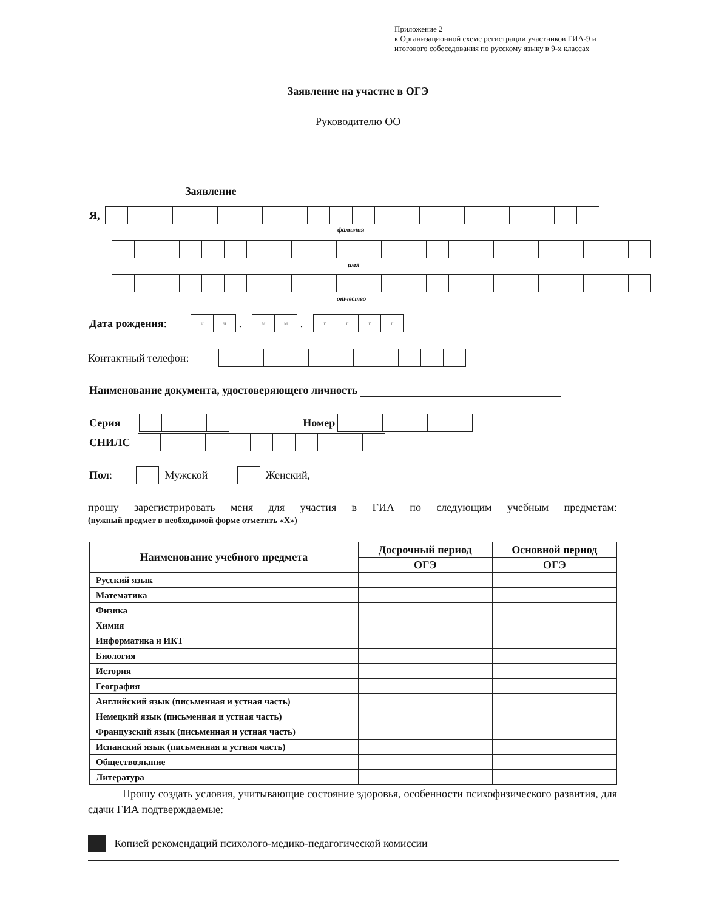Приложение 2
к Организационной схеме регистрации участников ГИА-9 и итогового собеседования по русскому языку в 9-х классах
Заявление на участие в ОГЭ
Руководителю ОО
Заявление
Я,
фамилия
имя
отчество
Дата рождения:
чч
.
мм
.
гггг
Контактный телефон:
Наименование документа, удостоверяющего личность
Серия Номер
СНИЛС
Пол:
Мужской
Женский,
прошу зарегистрировать меня для участия в ГИА по следующим учебным предметам:
(нужный предмет в необходимой форме отметить «X»)
| Наименование учебного предмета | Досрочный период | Основной период |
| --- | --- | --- |
| | ОГЭ | ОГЭ |
| Русский язык | | |
| Математика | | |
| Физика | | |
| Химия | | |
| Информатика и ИКТ | | |
| Биология | | |
| История | | |
| География | | |
| Английский язык (письменная и устная часть) | | |
| Немецкий язык (письменная и устная часть) | | |
| Французский язык (письменная и устная часть) | | |
| Испанский язык (письменная и устная часть) | | |
| Обществознание | | |
| Литература | | |
Прошу создать условия, учитывающие состояние здоровья, особенности психофизического развития, для сдачи ГИА подтверждаемые:
Копией рекомендаций психолого-медико-педагогической комиссии